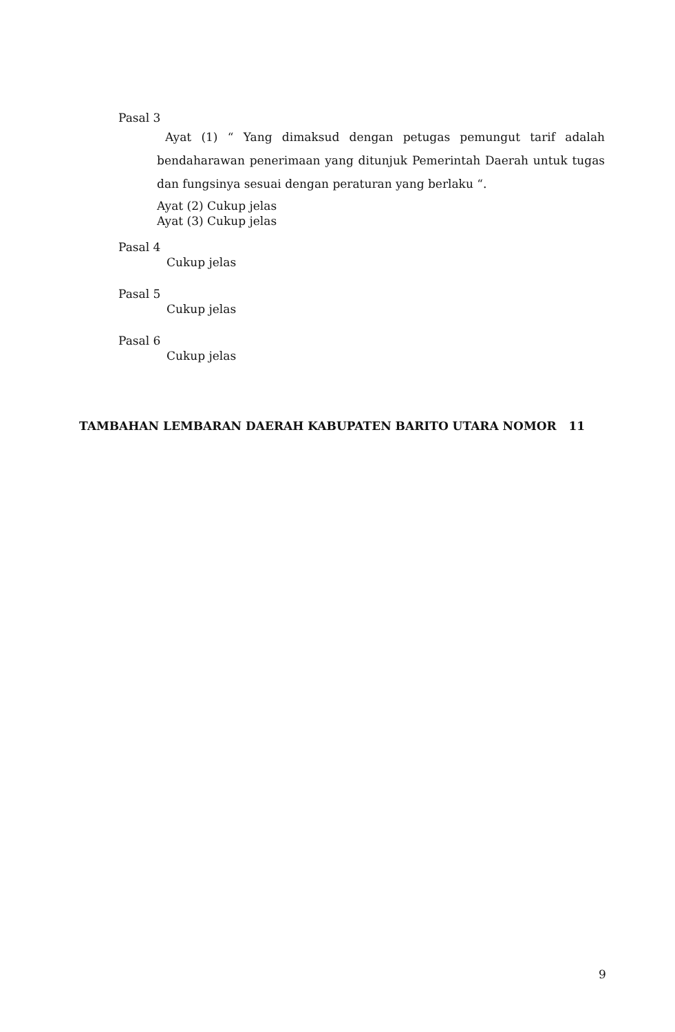Pasal 3
Ayat (1) “ Yang dimaksud dengan petugas pemungut tarif adalah bendaharawan penerimaan yang ditunjuk Pemerintah Daerah untuk tugas dan fungsinya sesuai dengan peraturan yang berlaku “.
Ayat (2) Cukup jelas
Ayat (3) Cukup jelas
Pasal 4
Cukup jelas
Pasal 5
Cukup jelas
Pasal 6
Cukup jelas
TAMBAHAN LEMBARAN DAERAH KABUPATEN BARITO UTARA NOMOR 11
9